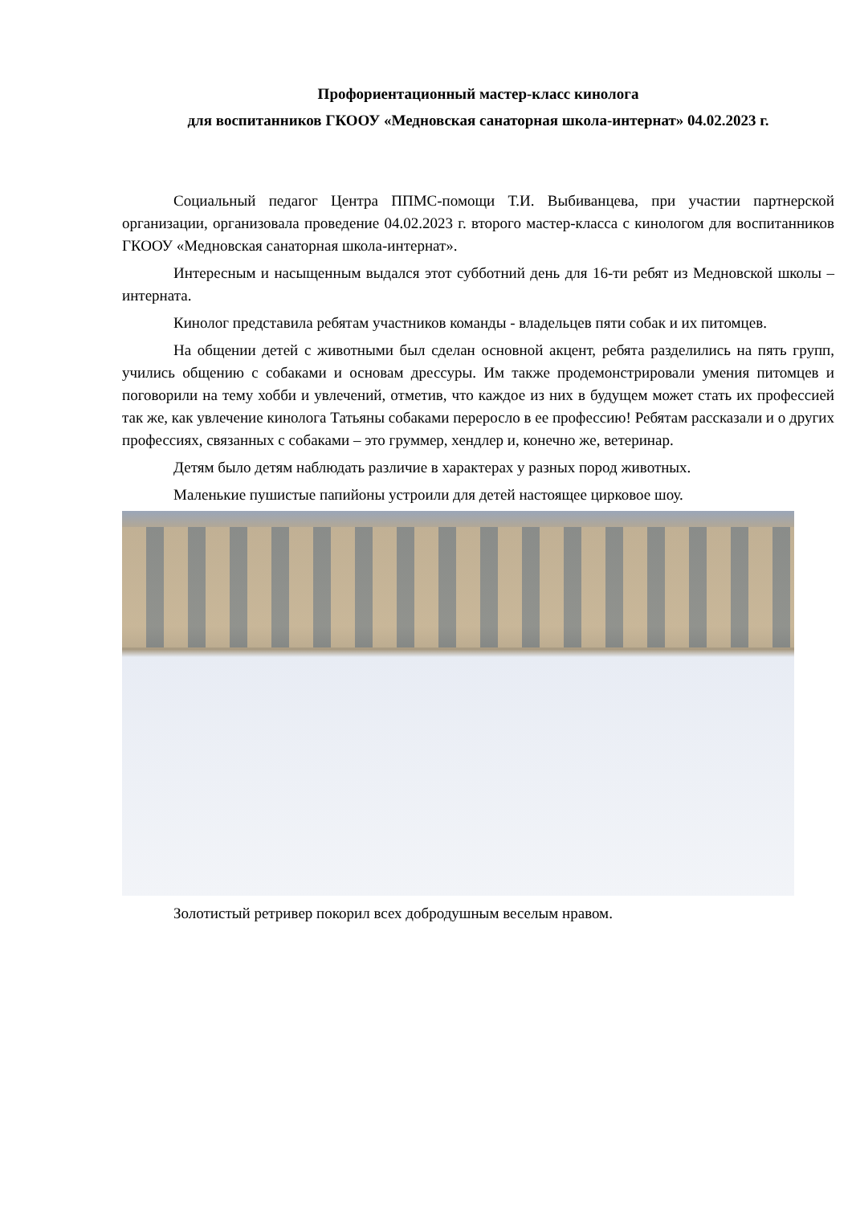Профориентационный мастер-класс кинолога
для воспитанников ГКООУ «Медновская санаторная школа-интернат» 04.02.2023 г.
Социальный педагог Центра ППМС-помощи Т.И. Выбиванцева, при участии партнерской организации, организовала проведение 04.02.2023 г. второго мастер-класса с кинологом для воспитанников ГКООУ «Медновская санаторная школа-интернат».
Интересным и насыщенным выдался этот субботний день для 16-ти ребят из Медновской школы –интерната.
Кинолог представила ребятам участников команды - владельцев пяти собак и их питомцев.
На общении детей с животными был сделан основной акцент, ребята разделились на пять групп, учились общению с собаками и основам дрессуры. Им также продемонстрировали умения питомцев и поговорили на тему хобби и увлечений, отметив, что каждое из них в будущем может стать их профессией так же, как увлечение кинолога Татьяны собаками переросло в ее профессию! Ребятам рассказали и о других профессиях, связанных с собаками – это груммер, хендлер и, конечно же, ветеринар.
Детям было детям наблюдать различие в характерах у разных пород животных.
Маленькие пушистые папийоны устроили для детей настоящее цирковое шоу.
Золотистый ретривер покорил всех добродушным веселым нравом.